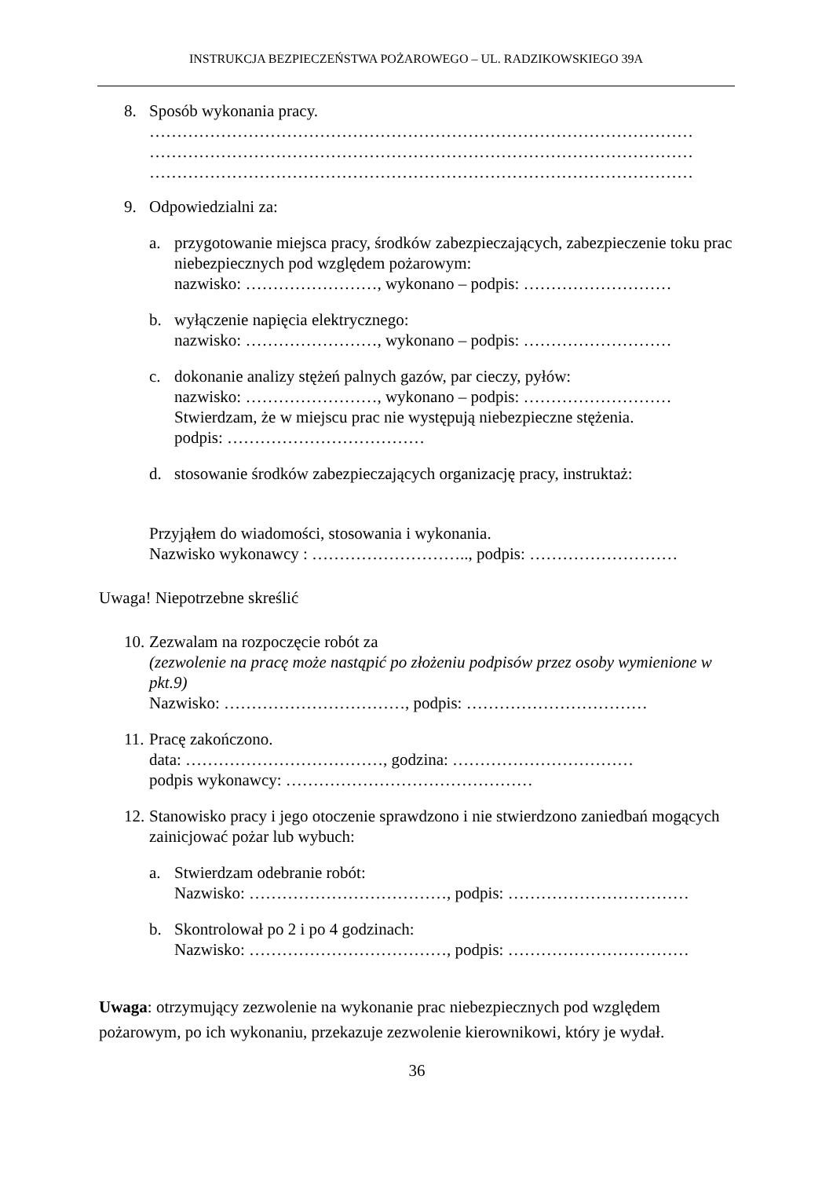INSTRUKCJA BEZPIECZEŃSTWA POŻAROWEGO – UL. RADZIKOWSKIEGO 39A
8. Sposób wykonania pracy.
………………………………………………………………………………………
………………………………………………………………………………………
………………………………………………………………………………………
9. Odpowiedzialni za:
a. przygotowanie miejsca pracy, środków zabezpieczających, zabezpieczenie toku prac niebezpiecznych pod względem pożarowym:
nazwisko: ……………………, wykonano – podpis: ………………………
b. wyłączenie napięcia elektrycznego:
nazwisko: ……………………, wykonano – podpis: ………………………
c. dokonanie analizy stężeń palnych gazów, par cieczy, pyłów:
nazwisko: ……………………, wykonano – podpis: ………………………
Stwierdzam, że w miejscu prac nie występują niebezpieczne stężenia.
podpis: ………………………………
d. stosowanie środków zabezpieczających organizację pracy, instruktaż:
Przyjąłem do wiadomości, stosowania i wykonania.
Nazwisko wykonawcy : ……………………….., podpis: ………………………
Uwaga! Niepotrzebne skreślić
10.
Zezwalam na rozpoczęcie robót za
(zezwolenie na pracę może nastąpić po złożeniu podpisów przez osoby wymienione w pkt.9)
Nazwisko: ……………………………, podpis: ……………………………
11.
Pracę zakończono.
data: ………………………………, godzina: ……………………………
podpis wykonawcy: ………………………………………
12.
Stanowisko pracy i jego otoczenie sprawdzono i nie stwierdzono zaniedbań mogących zainicjować pożar lub wybuch:
a. Stwierdzam odebranie robót:
Nazwisko: ………………………………, podpis: ……………………………
b. Skontrolował po 2 i po 4 godzinach:
Nazwisko: ………………………………, podpis: ……………………………
Uwaga: otrzymujący zezwolenie na wykonanie prac niebezpiecznych pod względem pożarowym, po ich wykonaniu, przekazuje zezwolenie kierownikowi, który je wydał.
36